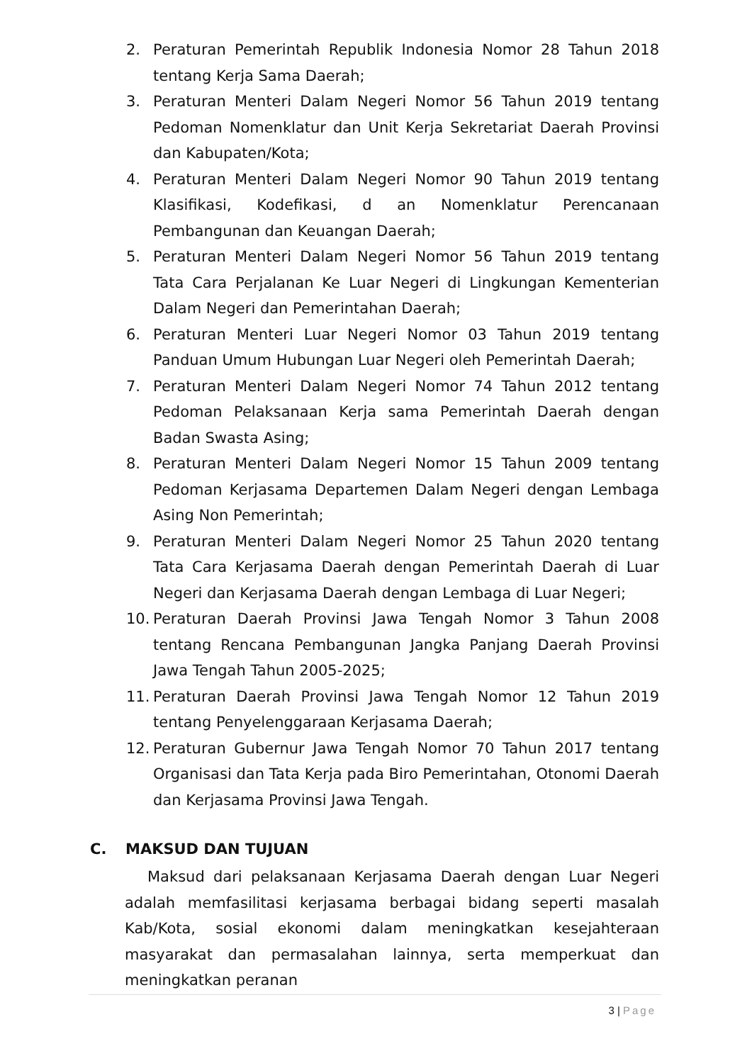2. Peraturan Pemerintah Republik Indonesia Nomor 28 Tahun 2018 tentang Kerja Sama Daerah;
3. Peraturan Menteri Dalam Negeri Nomor 56 Tahun 2019 tentang Pedoman Nomenklatur dan Unit Kerja Sekretariat Daerah Provinsi dan Kabupaten/Kota;
4. Peraturan Menteri Dalam Negeri Nomor 90 Tahun 2019 tentang Klasifikasi, Kodefikasi, d an Nomenklatur Perencanaan Pembangunan dan Keuangan Daerah;
5. Peraturan Menteri Dalam Negeri Nomor 56 Tahun 2019 tentang Tata Cara Perjalanan Ke Luar Negeri di Lingkungan Kementerian Dalam Negeri dan Pemerintahan Daerah;
6. Peraturan Menteri Luar Negeri Nomor 03 Tahun 2019 tentang Panduan Umum Hubungan Luar Negeri oleh Pemerintah Daerah;
7. Peraturan Menteri Dalam Negeri Nomor 74 Tahun 2012 tentang Pedoman Pelaksanaan Kerja sama Pemerintah Daerah dengan Badan Swasta Asing;
8. Peraturan Menteri Dalam Negeri Nomor 15 Tahun 2009 tentang Pedoman Kerjasama Departemen Dalam Negeri dengan Lembaga Asing Non Pemerintah;
9. Peraturan Menteri Dalam Negeri Nomor 25 Tahun 2020 tentang Tata Cara Kerjasama Daerah dengan Pemerintah Daerah di Luar Negeri dan Kerjasama Daerah dengan Lembaga di Luar Negeri;
10. Peraturan Daerah Provinsi Jawa Tengah Nomor 3 Tahun 2008 tentang Rencana Pembangunan Jangka Panjang Daerah Provinsi Jawa Tengah Tahun 2005-2025;
11. Peraturan Daerah Provinsi Jawa Tengah Nomor 12 Tahun 2019 tentang Penyelenggaraan Kerjasama Daerah;
12. Peraturan Gubernur Jawa Tengah Nomor 70 Tahun 2017 tentang Organisasi dan Tata Kerja pada Biro Pemerintahan, Otonomi Daerah dan Kerjasama Provinsi Jawa Tengah.
C. MAKSUD DAN TUJUAN
Maksud dari pelaksanaan Kerjasama Daerah dengan Luar Negeri adalah memfasilitasi kerjasama berbagai bidang seperti masalah Kab/Kota, sosial ekonomi dalam meningkatkan kesejahteraan masyarakat dan permasalahan lainnya, serta memperkuat dan meningkatkan peranan
3 | Page